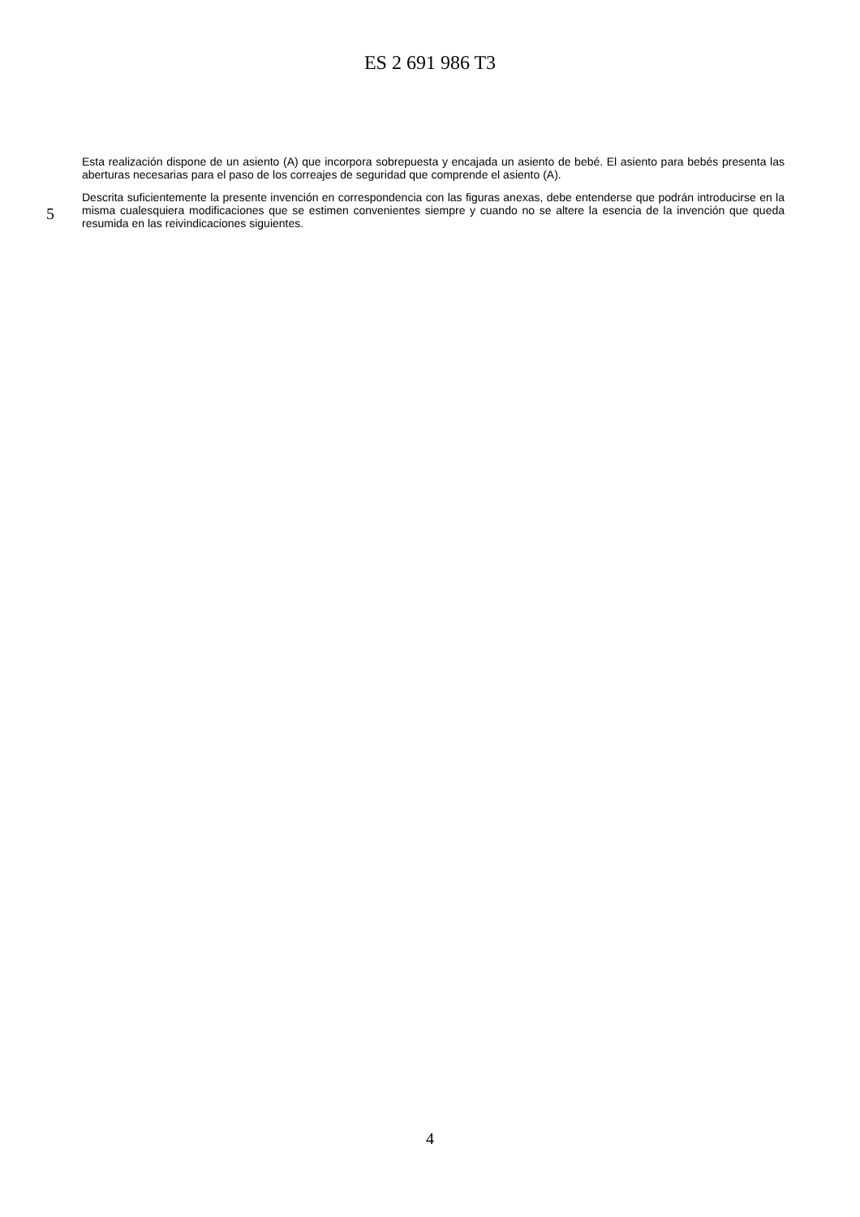ES 2 691 986 T3
Esta realización dispone de un asiento (A) que incorpora sobrepuesta y encajada un asiento de bebé. El asiento para bebés presenta las aberturas necesarias para el paso de los correajes de seguridad que comprende el asiento (A).
5
Descrita suficientemente la presente invención en correspondencia con las figuras anexas, debe entenderse que podrán introducirse en la misma cualesquiera modificaciones que se estimen convenientes siempre y cuando no se altere la esencia de la invención que queda resumida en las reivindicaciones siguientes.
4